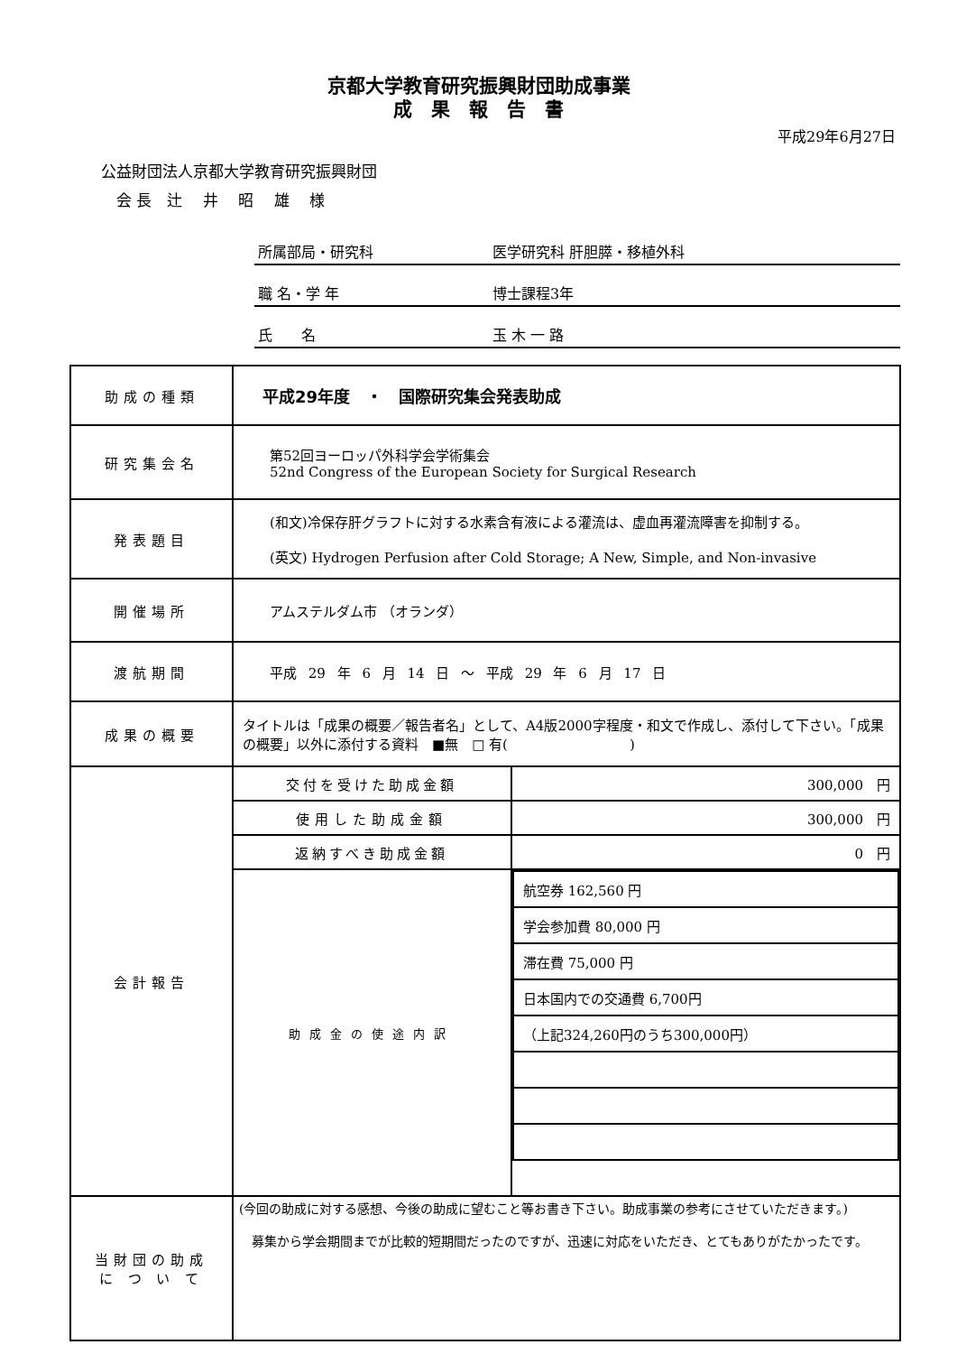京都大学教育研究振興財団助成事業
成　果　報　告　書
平成29年6月27日
公益財団法人京都大学教育研究振興財団
　会 長　辻　 井　 昭　 雄　 様
所属部局・研究科 医学研究科 肝胆膵・移植外科
職 名・学 年 博士課程3年
氏　　名 玉 木 一 路
| 助成の種類 | 平成29年度 ・ 国際研究集会発表助成 | |
| 研究集会名 | 第52回ヨーロッパ外科学会学術集会 52nd Congress of the European Society for Surgical Research | |
| 発表題目 | (和文)冷保存肝グラフトに対する水素含有液による灌流は、虚血再灌流障害を抑制する。 (英文) Hydrogen Perfusion after Cold Storage; A New, Simple, and Non-invasive | |
| 開催場所 | アムステルダム市 （オランダ） | |
| 渡航期間 | 平成 29 年 6 月 14 日 ～ 平成 29 年 6 月 17 日 | |
| 成果の概要 | タイトルは「成果の概要／報告者名」として、A4版2000字程度・和文で作成し、添付して下さい。「成果の概要」以外に添付する資料 ■無 □ 有( ) | |
| 会計報告 | 交付を受けた助成金額 | 300,000 円 |
| | 使用した助成金額 | 300,000 円 |
| | 返納すべき助成金額 | 0 円 |
| | 助成金の使途内訳 | / 航空券 162,560 円 / / 学会参加費 80,000 円 / / 滞在費 75,000 円 / / 日本国内での交通費 6,700円 / / （上記324,260円のうち300,000円） / |
| 当財団の助成 に つ い て | (今回の助成に対する感想、今後の助成に望むこと等お書き下さい。助成事業の参考にさせていただきます。) 募集から学会期間までが比較的短期間だったのですが、迅速に対応をいただき、とてもありがたかったです。 | |